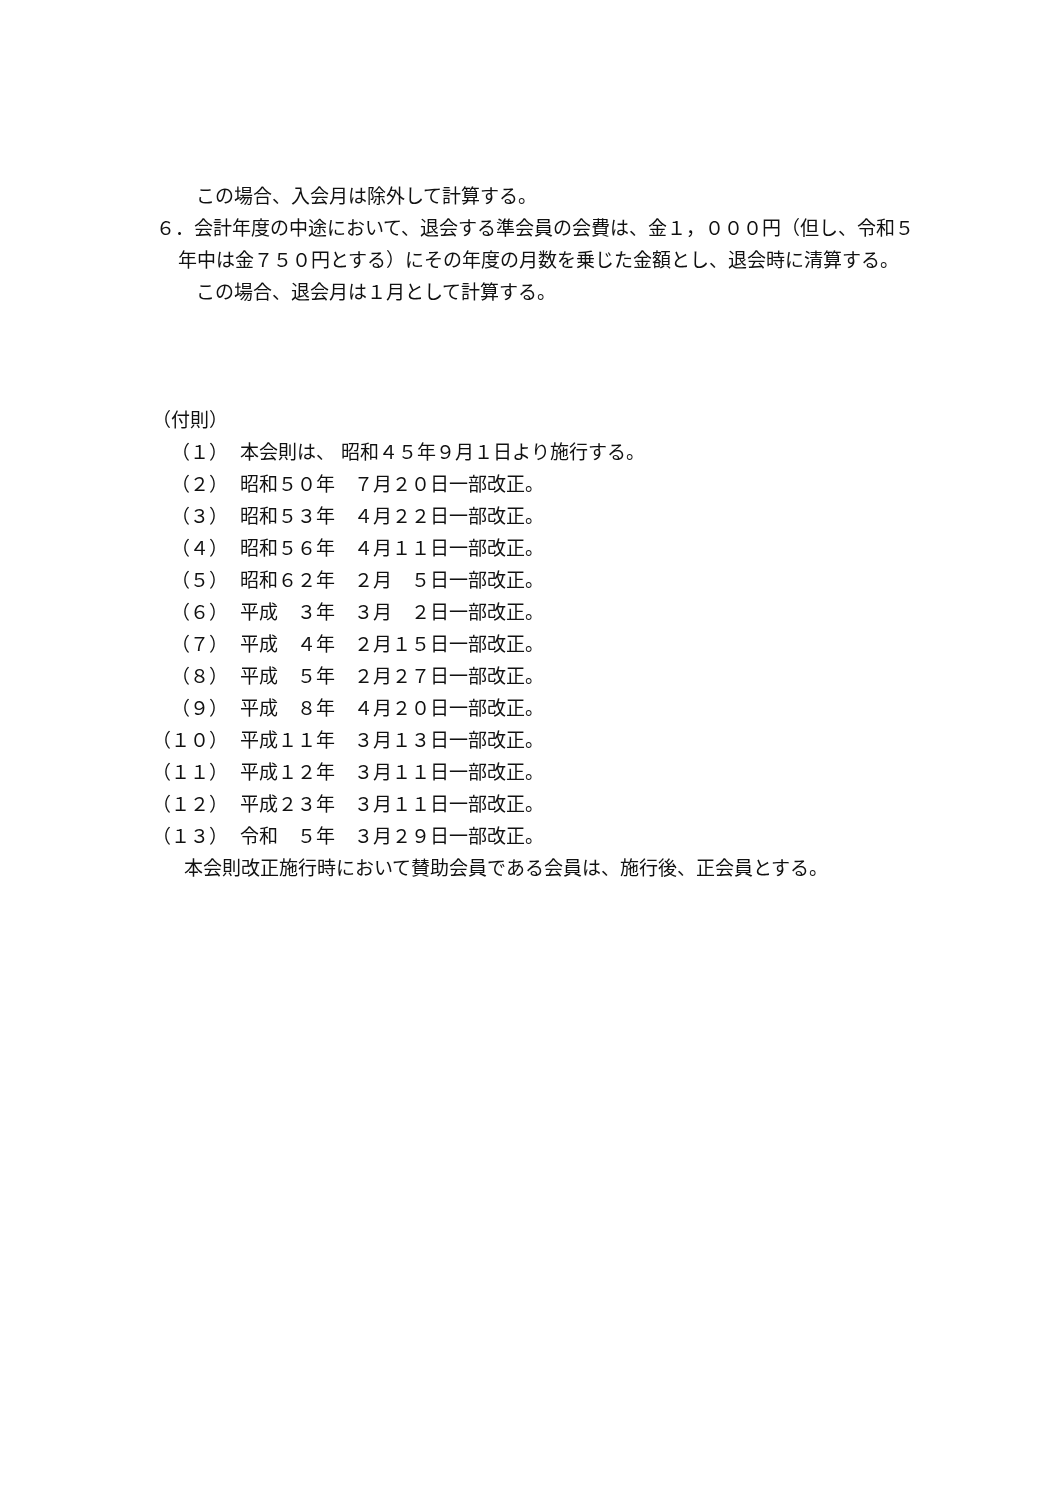この場合、入会月は除外して計算する。
６．会計年度の中途において、退会する準会員の会費は、金１，０００円（但し、令和５年中は金７５０円とする）にその年度の月数を乗じた金額とし、退会時に清算する。
この場合、退会月は１月として計算する。
（付則）
（１） 本会則は、 昭和４５年９月１日より施行する。
（２） 昭和５０年　７月２０日一部改正。
（３） 昭和５３年　４月２２日一部改正。
（４） 昭和５６年　４月１１日一部改正。
（５） 昭和６２年　２月　５日一部改正。
（６） 平成　３年　３月　２日一部改正。
（７） 平成　４年　２月１５日一部改正。
（８） 平成　５年　２月２７日一部改正。
（９） 平成　８年　４月２０日一部改正。
（１０） 平成１１年　３月１３日一部改正。
（１１） 平成１２年　３月１１日一部改正。
（１２） 平成２３年　３月１１日一部改正。
（１３） 令和　５年　３月２９日一部改正。
本会則改正施行時において賛助会員である会員は、施行後、正会員とする。